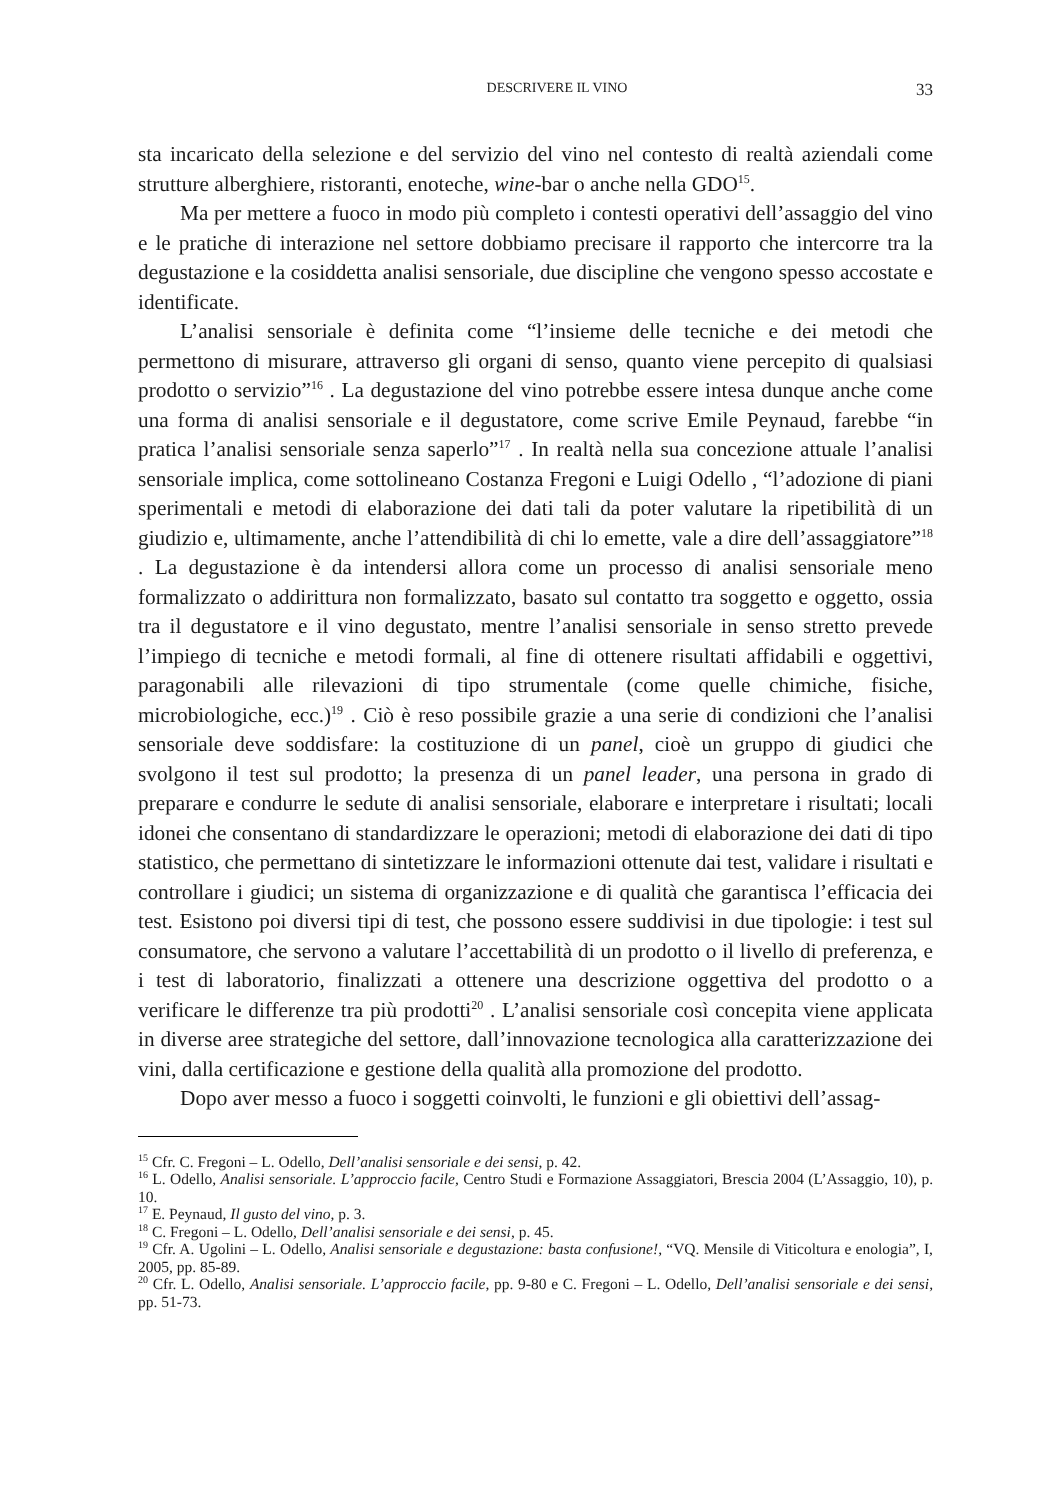DESCRIVERE IL VINO 33
sta incaricato della selezione e del servizio del vino nel contesto di realtà aziendali come strutture alberghiere, ristoranti, enoteche, wine-bar o anche nella GDO<sup>15</sup>.
Ma per mettere a fuoco in modo più completo i contesti operativi dell’assaggio del vino e le pratiche di interazione nel settore dobbiamo precisare il rapporto che intercorre tra la degustazione e la cosiddetta analisi sensoriale, due discipline che vengono spesso accostate e identificate.
L’analisi sensoriale è definita come “l’insieme delle tecniche e dei metodi che permettono di misurare, attraverso gli organi di senso, quanto viene percepito di qualsiasi prodotto o servizio”<sup>16</sup> . La degustazione del vino potrebbe essere intesa dunque anche come una forma di analisi sensoriale e il degustatore, come scrive Emile Peynaud, farebbe “in pratica l’analisi sensoriale senza saperlo”<sup>17</sup> . In realtà nella sua concezione attuale l’analisi sensoriale implica, come sottolineano Costanza Fregoni e Luigi Odello , “l’adozione di piani sperimentali e metodi di elaborazione dei dati tali da poter valutare la ripetibilità di un giudizio e, ultimamente, anche l’attendibilità di chi lo emette, vale a dire dell’assaggiatore”<sup>18</sup> . La degustazione è da intendersi allora come un processo di analisi sensoriale meno formalizzato o addirittura non formalizzato, basato sul contatto tra soggetto e oggetto, ossia tra il degustatore e il vino degustato, mentre l’analisi sensoriale in senso stretto prevede l’impiego di tecniche e metodi formali, al fine di ottenere risultati affidabili e oggettivi, paragonabili alle rilevazioni di tipo strumentale (come quelle chimiche, fisiche, microbiologiche, ecc.)<sup>19</sup> . Ciò è reso possibile grazie a una serie di condizioni che l’analisi sensoriale deve soddisfare: la costituzione di un panel, cioè un gruppo di giudici che svolgono il test sul prodotto; la presenza di un panel leader, una persona in grado di preparare e condurre le sedute di analisi sensoriale, elaborare e interpretare i risultati; locali idonei che consentano di standardizzare le operazioni; metodi di elaborazione dei dati di tipo statistico, che permettano di sintetizzare le informazioni ottenute dai test, validare i risultati e controllare i giudici; un sistema di organizzazione e di qualità che garantisca l’efficacia dei test. Esistono poi diversi tipi di test, che possono essere suddivisi in due tipologie: i test sul consumatore, che servono a valutare l’accettabilità di un prodotto o il livello di preferenza, e i test di laboratorio, finalizzati a ottenere una descrizione oggettiva del prodotto o a verificare le differenze tra più prodotti<sup>20</sup> . L’analisi sensoriale così concepita viene applicata in diverse aree strategiche del settore, dall’innovazione tecnologica alla caratterizzazione dei vini, dalla certificazione e gestione della qualità alla promozione del prodotto.
Dopo aver messo a fuoco i soggetti coinvolti, le funzioni e gli obiettivi dell’assag-
<sup>15</sup> Cfr. C. Fregoni – L. Odello, Dell’analisi sensoriale e dei sensi, p. 42.
<sup>16</sup> L. Odello, Analisi sensoriale. L’approccio facile, Centro Studi e Formazione Assaggiatori, Brescia 2004 (L’Assaggio, 10), p. 10.
<sup>17</sup> E. Peynaud, Il gusto del vino, p. 3.
<sup>18</sup> C. Fregoni – L. Odello, Dell’analisi sensoriale e dei sensi, p. 45.
<sup>19</sup> Cfr. A. Ugolini – L. Odello, Analisi sensoriale e degustazione: basta confusione!, “VQ. Mensile di Viticoltura e enologia”, I, 2005, pp. 85-89.
<sup>20</sup> Cfr. L. Odello, Analisi sensoriale. L’approccio facile, pp. 9-80 e C. Fregoni – L. Odello, Dell’analisi sensoriale e dei sensi, pp. 51-73.